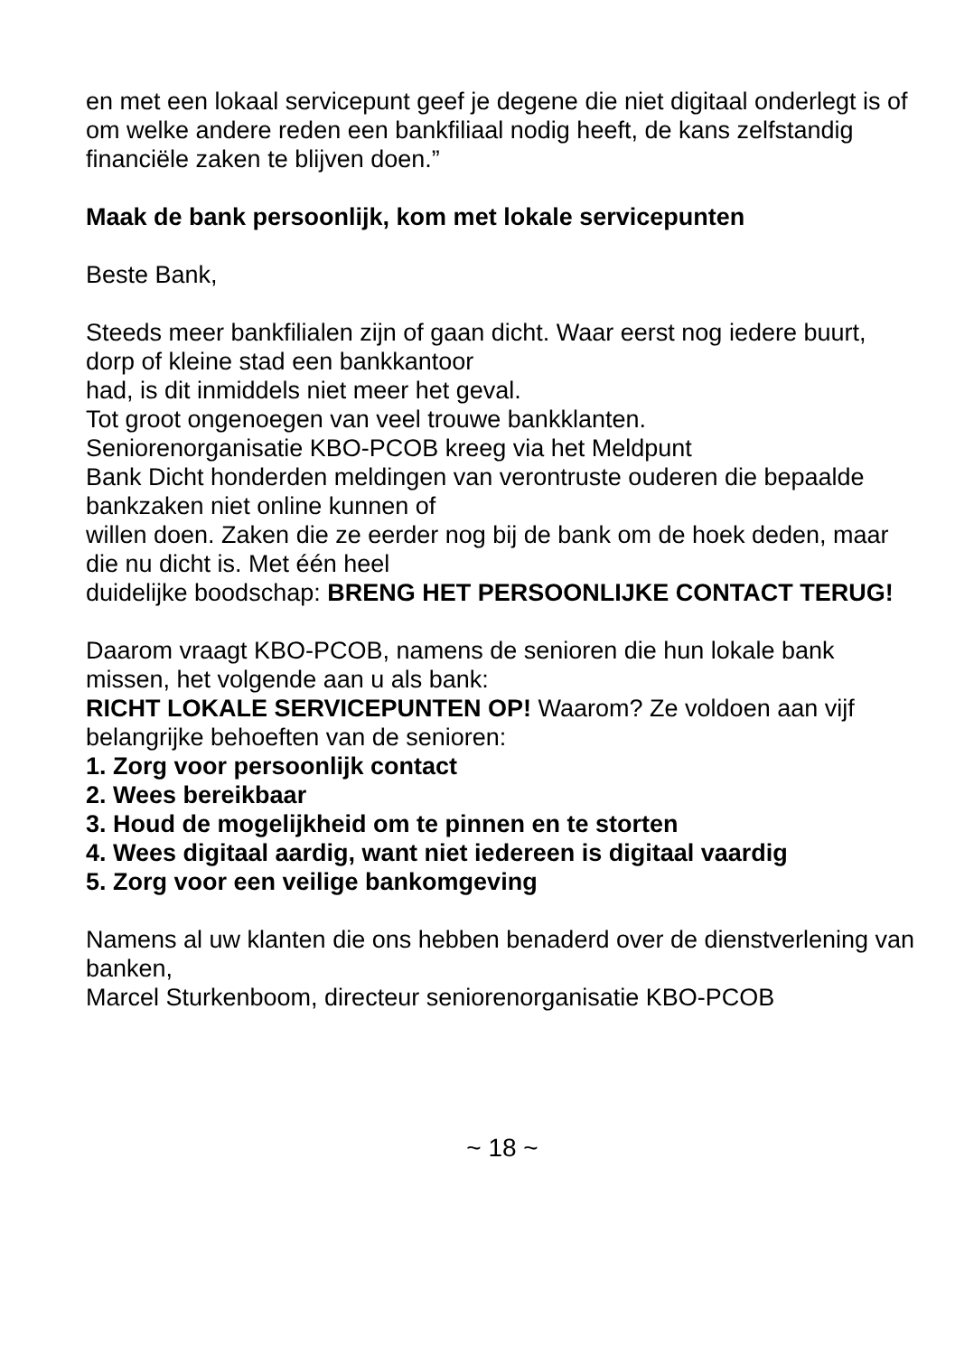en met een lokaal servicepunt geef je degene die niet digitaal onderlegt is of om welke andere reden een bankfiliaal nodig heeft, de kans zelfstandig financiële zaken te blijven doen.”
Maak de bank persoonlijk, kom met lokale servicepunten
Beste Bank,
Steeds meer bankfilialen zijn of gaan dicht. Waar eerst nog iedere buurt, dorp of kleine stad een bankkantoor
had, is dit inmiddels niet meer het geval.
Tot groot ongenoegen van veel trouwe bankklanten.
Seniorenorganisatie KBO-PCOB kreeg via het Meldpunt
Bank Dicht honderden meldingen van verontruste ouderen die bepaalde bankzaken niet online kunnen of
willen doen. Zaken die ze eerder nog bij de bank om de hoek deden, maar die nu dicht is. Met één heel
duidelijke boodschap: BRENG HET PERSOONLIJKE CONTACT TERUG!
Daarom vraagt KBO-PCOB, namens de senioren die hun lokale bank missen, het volgende aan u als bank:
RICHT LOKALE SERVICEPUNTEN OP! Waarom? Ze voldoen aan vijf belangrijke behoeften van de senioren:
1. Zorg voor persoonlijk contact
2. Wees bereikbaar
3. Houd de mogelijkheid om te pinnen en te storten
4. Wees digitaal aardig, want niet iedereen is digitaal vaardig
5. Zorg voor een veilige bankomgeving
Namens al uw klanten die ons hebben benaderd over de dienstverlening van banken,
Marcel Sturkenboom, directeur seniorenorganisatie KBO-PCOB
~ 18 ~